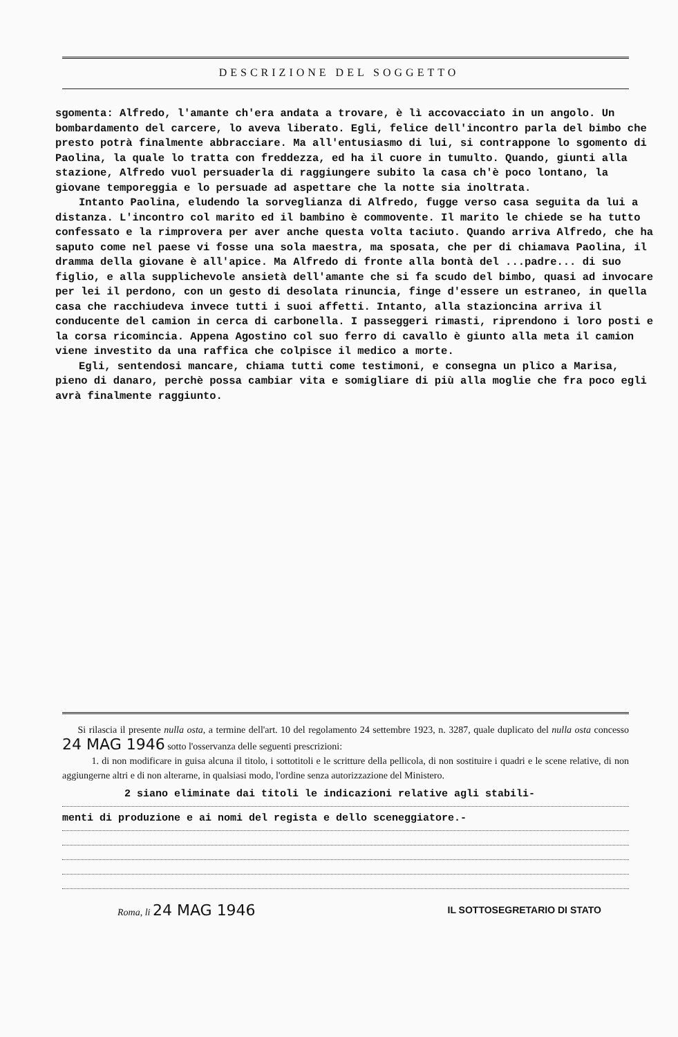DESCRIZIONE DEL SOGGETTO
sgomenta: Alfredo, l'amante ch'era andata a trovare, è lì accovacciato in un angolo. Un bombardamento del carcere, lo aveva liberato. Egli, felice dell'incontro parla del bimbo che presto potrà finalmente abbracciare. Ma all'entusiasmo di lui, si contrappone lo sgomento di Paolina, la quale lo tratta con freddezza, ed ha il cuore in tumulto. Quando, giunti alla stazione, Alfredo vuol persuaderla di raggiungere subito la casa ch'è poco lontano, la giovane temporeggia e lo persuade ad aspettare che la notte sia inoltrata.
Intanto Paolina, eludendo la sorveglianza di Alfredo, fugge verso casa seguita da lui a distanza. L'incontro col marito ed il bambino è commovente. Il marito le chiede se ha tutto confessato e la rimprovera per aver anche questa volta taciuto. Quando arriva Alfredo, che ha saputo come nel paese vi fosse una sola maestra, ma sposata, che per di chiamava Paolina, il dramma della giovane è all'apice. Ma Alfredo di fronte alla bontà del ...padre... di suo figlio, e alla supplichevole ansietà dell'amante che si fa scudo del bimbo, quasi ad invocare per lei il perdono, con un gesto di desolata rinuncia, finge d'essere un estraneo, in quella casa che racchiudeva invece tutti i suoi affetti. Intanto, alla stazioncina arriva il conducente del camion in cerca di carbonella. I passeggeri rimasti, riprendono i loro posti e la corsa ricomincia. Appena Agostino col suo ferro di cavallo è giunto alla meta il camion viene investito da una raffica che colpisce il medico a morte.
Egli, sentendosi mancare, chiama tutti come testimoni, e consegna un plico a Marisa, pieno di danaro, perchè possa cambiar vita e somigliare di più alla moglie che fra poco egli avrà finalmente raggiunto.
Si rilascia il presente nulla osta, a termine dell'art. 10 del regolamento 24 settembre 1923, n. 3287, quale duplicato del nulla osta concesso 24 MAG 1946 sotto l'osservanza delle seguenti prescrizioni:
1. di non modificare in guisa alcuna il titolo, i sottotitoli e le scritture della pellicola, di non sostituire i quadri e le scene relative, di non aggiungerne altri e di non alterarne, in qualsiasi modo, l'ordine senza autorizzazione del Ministero.
2 siano eliminate dai titoli le indicazioni relative agli stabili-
menti di produzione e ai nomi del regista e dello sceneggiatore.-
Roma, li 24 MAG 1946
IL SOTTOSEGRETARIO DI STATO